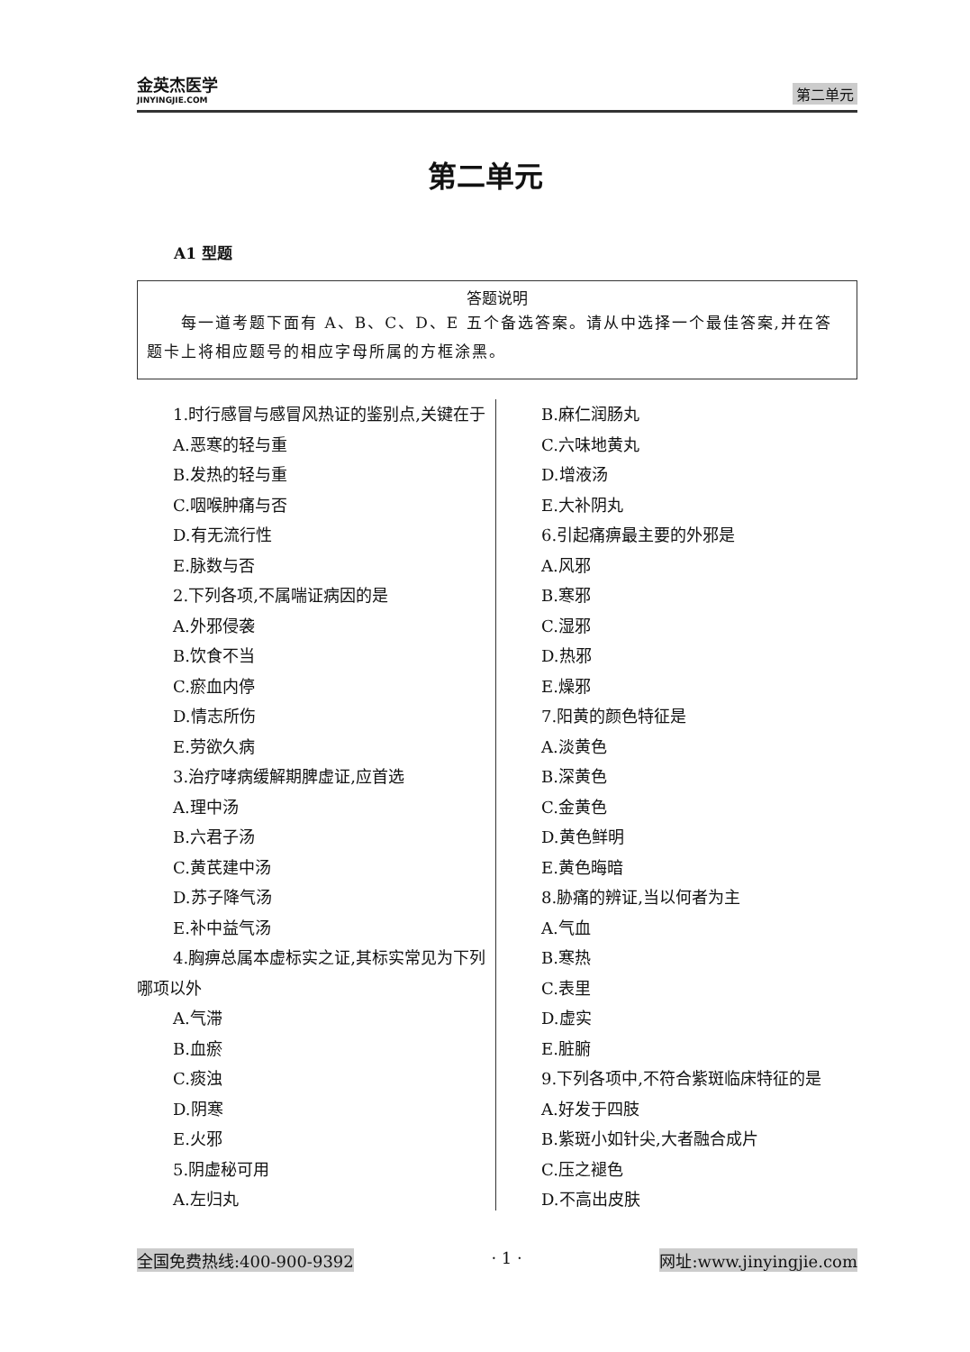金英杰医学
JINYINGJIE.COM
第二单元
第二单元
A1 型题
答题说明
  每一道考题下面有 A、B、C、D、E 五个备选答案。请从中选择一个最佳答案,并在答题卡上将相应题号的相应字母所属的方框涂黑。
1.时行感冒与感冒风热证的鉴别点,关键在于
A.恶寒的轻与重
B.发热的轻与重
C.咽喉肿痛与否
D.有无流行性
E.脉数与否
2.下列各项,不属喘证病因的是
A.外邪侵袭
B.饮食不当
C.瘀血内停
D.情志所伤
E.劳欲久病
3.治疗哮病缓解期脾虚证,应首选
A.理中汤
B.六君子汤
C.黄芪建中汤
D.苏子降气汤
E.补中益气汤
4.胸痹总属本虚标实之证,其标实常见为下列哪项以外
A.气滞
B.血瘀
C.痰浊
D.阴寒
E.火邪
5.阴虚秘可用
A.左归丸
B.麻仁润肠丸
C.六味地黄丸
D.增液汤
E.大补阴丸
6.引起痛痹最主要的外邪是
A.风邪
B.寒邪
C.湿邪
D.热邪
E.燥邪
7.阳黄的颜色特征是
A.淡黄色
B.深黄色
C.金黄色
D.黄色鲜明
E.黄色晦暗
8.胁痛的辨证,当以何者为主
A.气血
B.寒热
C.表里
D.虚实
E.脏腑
9.下列各项中,不符合紫斑临床特征的是
A.好发于四肢
B.紫斑小如针尖,大者融合成片
C.压之褪色
D.不高出皮肤
全国免费热线:400-900-9392 · 1 · 网址:www.jinyingjie.com